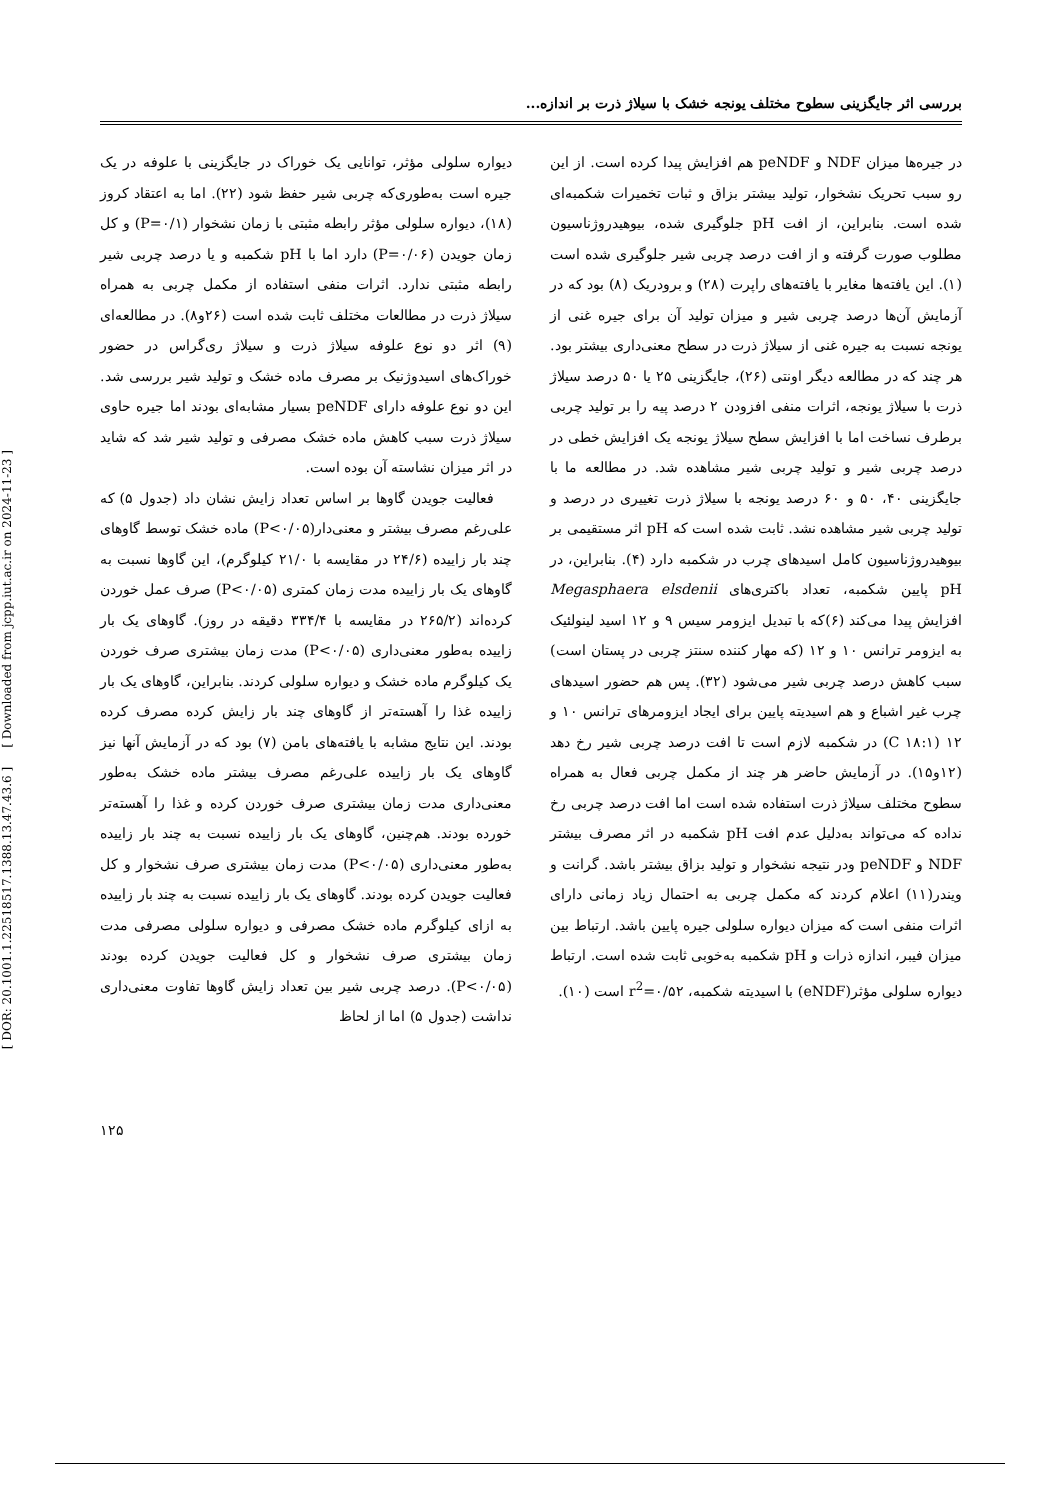[ DOR: 20.1001.1.22518517.1388.13.47.43.6 ] [ Downloaded from jcpp.iut.ac.ir on 2024-11-23 ]
بررسی اثر جایگزینی سطوح مختلف یونجه خشک با سیلاژ ذرت بر اندازه...
در جیره‌ها میزان NDF و peNDF هم افزایش پیدا کرده است. از این رو سبب تحریک نشخوار، تولید بیشتر بزاق و ثبات تخمیرات شکمبه‌ای شده است. بنابراین، از افت pH جلوگیری شده، بیوهیدروژناسیون مطلوب صورت گرفته و از افت درصد چربی شیر جلوگیری شده است (۱). این یافته‌ها مغایر با یافته‌های راپرت (۲۸) و برودریک (۸) بود که در آزمایش آن‌ها درصد چربی شیر و میزان تولید آن برای جیره غنی از یونجه نسبت به جیره غنی از سیلاژ ذرت در سطح معنی‌داری بیشتر بود. هر چند که در مطالعه دیگر اونتی (۲۶)، جایگزینی ۲۵ یا ۵۰ درصد سیلاژ ذرت با سیلاژ یونجه، اثرات منفی افزودن ۲ درصد پیه را بر تولید چربی برطرف نساخت اما با افزایش سطح سیلاژ یونجه یک افزایش خطی در درصد چربی شیر و تولید چربی شیر مشاهده شد. در مطالعه ما با جایگزینی ۴۰، ۵۰ و ۶۰ درصد یونجه با سیلاژ ذرت تغییری در درصد و تولید چربی شیر مشاهده نشد. ثابت شده است که pH اثر مستقیمی بر بیوهیدروژناسیون کامل اسیدهای چرب در شکمبه دارد (۴). بنابراین، در pH پایین شکمبه، تعداد باکتری‌های Megasphaera elsdenii افزایش پیدا می‌کند (۶)که با تبدیل ایزومر سیس ۹ و ۱۲ اسید لینولئیک به ایزومر ترانس ۱۰ و ۱۲ (که مهار کننده سنتز چربی در پستان است) سبب کاهش درصد چربی شیر می‌شود (۳۲). پس هم حضور اسیدهای چرب غیر اشباع و هم اسیدیته پایین برای ایجاد ایزومرهای ترانس ۱۰ و ۱۲ (C ۱۸:۱) در شکمبه لازم است تا افت درصد چربی شیر رخ دهد (۱۲و۱۵). در آزمایش حاضر هر چند از مکمل چربی فعال به همراه سطوح مختلف سیلاژ ذرت استفاده شده است اما افت درصد چربی رخ نداده که می‌تواند به‌دلیل عدم افت pH شکمبه در اثر مصرف بیشتر NDF و peNDF ودر نتیجه نشخوار و تولید بزاق بیشتر باشد. گرانت و ویندر(۱۱) اعلام کردند که مکمل چربی به احتمال زیاد زمانی دارای اثرات منفی است که میزان دیواره سلولی جیره پایین باشد. ارتباط بین میزان فیبر، اندازه ذرات و pH شکمبه به‌خوبی ثابت شده است. ارتباط دیواره سلولی مؤثر(eNDF) با اسیدیته شکمبه، r<sup>2</sup>=۰/۵۲ است (۱۰).
دیواره سلولی مؤثر، توانایی یک خوراک در جایگزینی با علوفه در یک جیره است به‌طوری‌که چربی شیر حفظ شود (۲۲). اما به اعتقاد کروز (۱۸)، دیواره سلولی مؤثر رابطه مثبتی با زمان نشخوار (P=۰/۱) و کل زمان جویدن (P=۰/۰۶) دارد اما با pH شکمبه و یا درصد چربی شیر رابطه مثبتی ندارد. اثرات منفی استفاده از مکمل چربی به همراه سیلاژ ذرت در مطالعات مختلف ثابت شده است (۲۶و۸). در مطالعه‌ای (۹) اثر دو نوع علوفه سیلاژ ذرت و سیلاژ ری‌گراس در حضور خوراک‌های اسیدوژنیک بر مصرف ماده خشک و تولید شیر بررسی شد. این دو نوع علوفه دارای peNDF بسیار مشابه‌ای بودند اما جیره حاوی سیلاژ ذرت سبب کاهش ماده خشک مصرفی و تولید شیر شد که شاید در اثر میزان نشاسته آن بوده است.
فعالیت جویدن گاوها بر اساس تعداد زایش نشان داد (جدول ۵) که علی‌رغم مصرف بیشتر و معنی‌دار(P<۰/۰۵) ماده خشک توسط گاوهای چند بار زاییده (۲۴/۶ در مقایسه با ۲۱/۰ کیلوگرم)، این گاوها نسبت به گاوهای یک بار زاییده مدت زمان کمتری (P<۰/۰۵) صرف عمل خوردن کرده‌اند (۲۶۵/۲ در مقایسه با ۳۳۴/۴ دقیقه در روز). گاوهای یک بار زاییده به‌طور معنی‌داری (P<۰/۰۵) مدت زمان بیشتری صرف خوردن یک کیلوگرم ماده خشک و دیواره سلولی کردند. بنابراین، گاوهای یک بار زاییده غذا را آهسته‌تر از گاوهای چند بار زایش کرده مصرف کرده بودند. این نتایج مشابه با یافته‌های بامن (۷) بود که در آزمایش آنها نیز گاوهای یک بار زاییده علی‌رغم مصرف بیشتر ماده خشک به‌طور معنی‌داری مدت زمان بیشتری صرف خوردن کرده و غذا را آهسته‌تر خورده بودند. هم‌چنین، گاوهای یک بار زاییده نسبت به چند بار زاییده به‌طور معنی‌داری (P<۰/۰۵) مدت زمان بیشتری صرف نشخوار و کل فعالیت جویدن کرده بودند. گاوهای یک بار زاییده نسبت به چند بار زاییده به ازای کیلوگرم ماده خشک مصرفی و دیواره سلولی مصرفی مدت زمان بیشتری صرف نشخوار و کل فعالیت جویدن کرده بودند (P<۰/۰۵). درصد چربی شیر بین تعداد زایش گاوها تفاوت معنی‌داری نداشت (جدول ۵) اما از لحاظ
۱۲۵